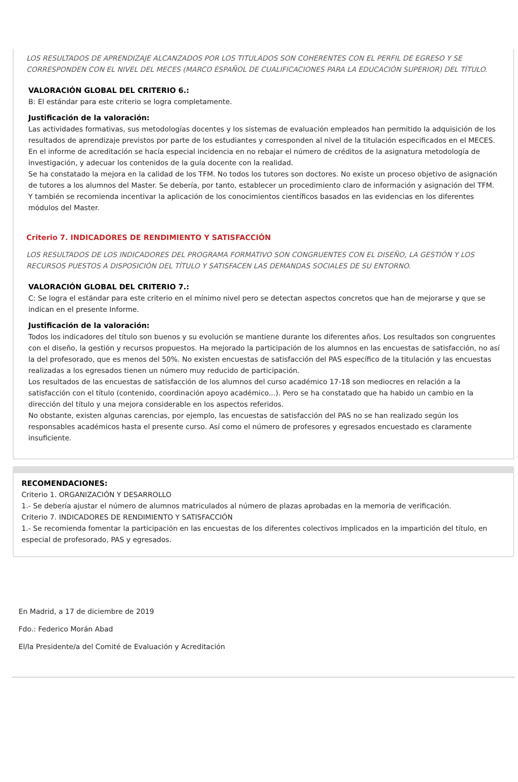LOS RESULTADOS DE APRENDIZAJE ALCANZADOS POR LOS TITULADOS SON COHERENTES CON EL PERFIL DE EGRESO Y SE CORRESPONDEN CON EL NIVEL DEL MECES (MARCO ESPAÑOL DE CUALIFICACIONES PARA LA EDUCACIÓN SUPERIOR) DEL TÍTULO.
VALORACIÓN GLOBAL DEL CRITERIO 6.:
B: El estándar para este criterio se logra completamente.
Justificación de la valoración:
Las actividades formativas, sus metodologías docentes y los sistemas de evaluación empleados han permitido la adquisición de los resultados de aprendizaje previstos por parte de los estudiantes y corresponden al nivel de la titulación especificados en el MECES. En el informe de acreditación se hacía especial incidencia en no rebajar el número de créditos de la asignatura metodología de investigación, y adecuar los contenidos de la guía docente con la realidad.
Se ha constatado la mejora en la calidad de los TFM. No todos los tutores son doctores. No existe un proceso objetivo de asignación de tutores a los alumnos del Master. Se debería, por tanto, establecer un procedimiento claro de información y asignación del TFM. Y también se recomienda incentivar la aplicación de los conocimientos científicos basados en las evidencias en los diferentes módulos del Master.
Criterio 7. INDICADORES DE RENDIMIENTO Y SATISFACCIÓN
LOS RESULTADOS DE LOS INDICADORES DEL PROGRAMA FORMATIVO SON CONGRUENTES CON EL DISEÑO, LA GESTIÓN Y LOS RECURSOS PUESTOS A DISPOSICIÓN DEL TÍTULO Y SATISFACEN LAS DEMANDAS SOCIALES DE SU ENTORNO.
VALORACIÓN GLOBAL DEL CRITERIO 7.:
C: Se logra el estándar para este criterio en el mínimo nivel pero se detectan aspectos concretos que han de mejorarse y que se indican en el presente Informe.
Justificación de la valoración:
Todos los indicadores del título son buenos y su evolución se mantiene durante los diferentes años. Los resultados son congruentes con el diseño, la gestión y recursos propuestos. Ha mejorado la participación de los alumnos en las encuestas de satisfacción, no así la del profesorado, que es menos del 50%. No existen encuestas de satisfacción del PAS específico de la titulación y las encuestas realizadas a los egresados tienen un número muy reducido de participación.
Los resultados de las encuestas de satisfacción de los alumnos del curso académico 17-18 son mediocres en relación a la satisfacción con el título (contenido, coordinación apoyo académico...). Pero se ha constatado que ha habido un cambio en la dirección del título y una mejora considerable en los aspectos referidos.
No obstante, existen algunas carencias, por ejemplo, las encuestas de satisfacción del PAS no se han realizado según los responsables académicos hasta el presente curso. Así como el número de profesores y egresados encuestado es claramente insuficiente.
RECOMENDACIONES:
Criterio 1. ORGANIZACIÓN Y DESARROLLO
1.- Se debería ajustar el número de alumnos matriculados al número de plazas aprobadas en la memoria de verificación.
Criterio 7. INDICADORES DE RENDIMIENTO Y SATISFACCIÓN
1.- Se recomienda fomentar la participación en las encuestas de los diferentes colectivos implicados en la impartición del título, en especial de profesorado, PAS y egresados.
En Madrid, a 17 de diciembre de 2019
Fdo.: Federico Morán Abad
El/la Presidente/a del Comité de Evaluación y Acreditación